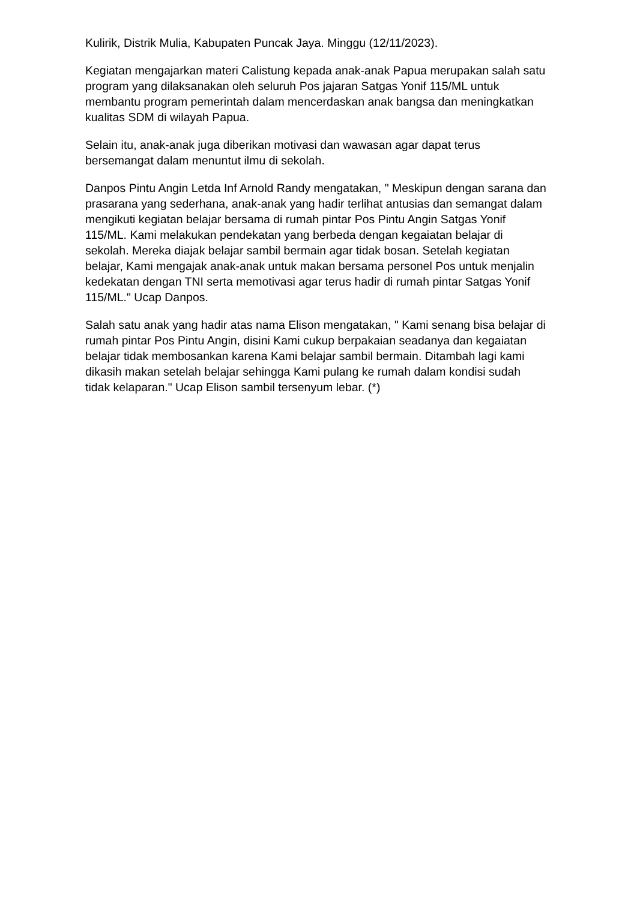Kulirik, Distrik Mulia, Kabupaten Puncak Jaya. Minggu (12/11/2023).
Kegiatan mengajarkan materi Calistung kepada anak-anak Papua merupakan salah satu program yang dilaksanakan oleh seluruh Pos jajaran Satgas Yonif 115/ML untuk membantu program pemerintah dalam mencerdaskan anak bangsa dan meningkatkan kualitas SDM di wilayah Papua.
Selain itu, anak-anak juga diberikan motivasi dan wawasan agar dapat terus bersemangat dalam menuntut ilmu di sekolah.
Danpos Pintu Angin Letda Inf Arnold Randy mengatakan, " Meskipun dengan sarana dan prasarana yang sederhana, anak-anak yang hadir terlihat antusias dan semangat dalam mengikuti kegiatan belajar bersama di rumah pintar Pos Pintu Angin Satgas Yonif 115/ML. Kami melakukan pendekatan yang berbeda dengan kegaiatan belajar di sekolah. Mereka diajak belajar sambil bermain agar tidak bosan. Setelah kegiatan belajar, Kami mengajak anak-anak untuk makan bersama personel Pos untuk menjalin kedekatan dengan TNI serta memotivasi agar terus hadir di rumah pintar Satgas Yonif 115/ML." Ucap Danpos.
Salah satu anak yang hadir atas nama Elison mengatakan, " Kami senang bisa belajar di rumah pintar Pos Pintu Angin, disini Kami cukup berpakaian seadanya dan kegaiatan belajar tidak membosankan karena Kami belajar sambil bermain. Ditambah lagi kami dikasih makan setelah belajar sehingga Kami pulang ke rumah dalam kondisi sudah tidak kelaparan." Ucap Elison sambil tersenyum lebar. (*)